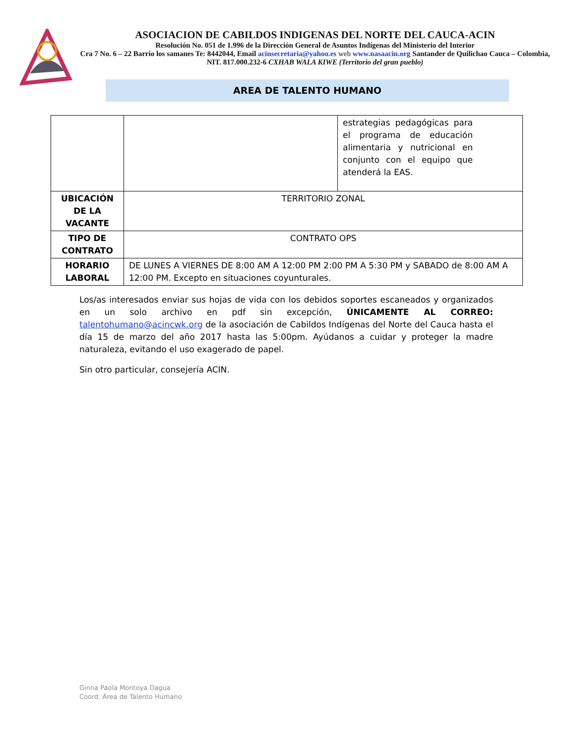ASOCIACION DE CABILDOS INDIGENAS DEL NORTE DEL CAUCA-ACIN
Resolución No. 051 de 1.996 de la Dirección General de Asuntos Indígenas del Ministerio del Interior
Cra 7 No. 6 – 22 Barrio los samanes Te: 8442044, Email acinsecretaria@yahoo.es web www.nasaacin.org Santander de Quilichao Cauca – Colombia, NIT. 817.000.232-6 CXHAB WALA KIWE (Territorio del gran pueblo)
AREA DE TALENTO HUMANO
| | | estrategias pedagógicas para el programa de educación alimentaria y nutricional en conjunto con el equipo que atenderá la EAS. |
| UBICACIÓN DE LA VACANTE | TERRITORIO ZONAL | |
| TIPO DE CONTRATO | CONTRATO OPS | |
| HORARIO LABORAL | DE LUNES A VIERNES DE 8:00 AM A 12:00 PM 2:00 PM A 5:30 PM y SABADO de 8:00 AM A 12:00 PM. Excepto en situaciones coyunturales. | |
Los/as interesados enviar sus hojas de vida con los debidos soportes escaneados y organizados en un solo archivo en pdf sin excepción, ÚNICAMENTE AL CORREO: talentohumano@acincwk.org de la asociación de Cabildos Indígenas del Norte del Cauca hasta el día 15 de marzo del año 2017 hasta las 5:00pm. Ayúdanos a cuidar y proteger la madre naturaleza, evitando el uso exagerado de papel.
Sin otro particular, consejería ACIN.
Ginna Paola Montoya Dagua
Coord. Área de Talento Humano